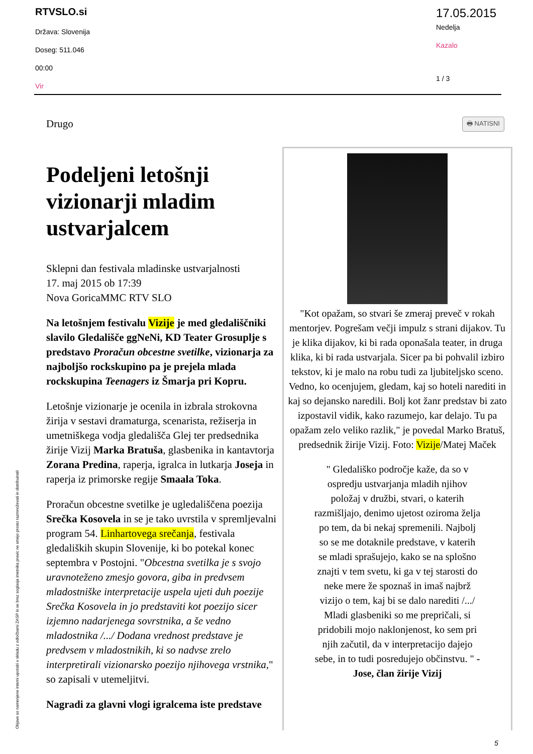RTVSLO.si
Država: Slovenija
Doseg: 511.046
00:00
Vir
17.05.2015
Nedelja
Kazalo
1 / 3
Objave so namenjene interni uporabi v skladu z odločbami ZASP in se brez soglasja imetnika pravic ne smejo prosto razmnoževati in distribuirati!
🖶 NATISNI
Drugo
Podeljeni letošnji vizionarji mladim ustvarjalcem
Sklepni dan festivala mladinske ustvarjalnosti
17. maj 2015 ob 17:39
Nova GoricaMMC RTV SLO
Na letošnjem festivalu Vizije je med gledališčniki slavilo Gledališče ggNeNi, KD Teater Grosuplje s predstavo Proračun obcestne svetilke, vizionarja za najboljšo rockskupino pa je prejela mlada rockskupina Teenagers iz Šmarja pri Kopru.
Letošnje vizionarje je ocenila in izbrala strokovna žirija v sestavi dramaturga, scenarista, režiserja in umetniškega vodja gledališča Glej ter predsednika žirije Vizij Marka Bratuša, glasbenika in kantavtorja Zorana Predina, raperja, igralca in lutkarja Joseja in raperja iz primorske regije Smaala Toka.
Proračun obcestne svetilke je ugledališčena poezija Srečka Kosovela in se je tako uvrstila v spremljevalni program 54. Linhartovega srečanja, festivala gledaliških skupin Slovenije, ki bo potekal konec septembra v Postojni. "Obcestna svetilka je s svojo uravnoteženo zmesjo govora, giba in predvsem mladostniške interpretacije uspela ujeti duh poezije Srečka Kosovela in jo predstaviti kot poezijo sicer izjemno nadarjenega sovrstnika, a še vedno mladostnika /.../ Dodana vrednost predstave je predvsem v mladostnikih, ki so nadvse zrelo interpretirali vizionarsko poezijo njihovega vrstnika," so zapisali v utemeljitvi.
Nagradi za glavni vlogi igralcema iste predstave
"Kot opažam, so stvari še zmeraj preveč v rokah mentorjev. Pogrešam večji impulz s strani dijakov. Tu je klika dijakov, ki bi rada oponašala teater, in druga klika, ki bi rada ustvarjala. Sicer pa bi pohvalil izbiro tekstov, ki je malo na robu tudi za ljubiteljsko sceno. Vedno, ko ocenjujem, gledam, kaj so hoteli narediti in kaj so dejansko naredili. Bolj kot žanr predstav bi zato izpostavil vidik, kako razumejo, kar delajo. Tu pa opažam zelo veliko razlik," je povedal Marko Bratuš, predsednik žirije Vizij. Foto: Vizije/Matej Maček
" Gledališko področje kaže, da so v ospredju ustvarjanja mladih njihov položaj v družbi, stvari, o katerih razmišljajo, denimo ujetost oziroma želja po tem, da bi nekaj spremenili. Najbolj so se me dotaknile predstave, v katerih se mladi sprašujejo, kako se na splošno znajti v tem svetu, ki ga v tej starosti do neke mere že spoznaš in imaš najbrž vizijo o tem, kaj bi se dalo narediti /.../ Mladi glasbeniki so me prepričali, si pridobili mojo naklonjenost, ko sem pri njih začutil, da v interpretacijo dajejo sebe, in to tudi posredujejo občinstvu. " - Jose, član žirije Vizij
5